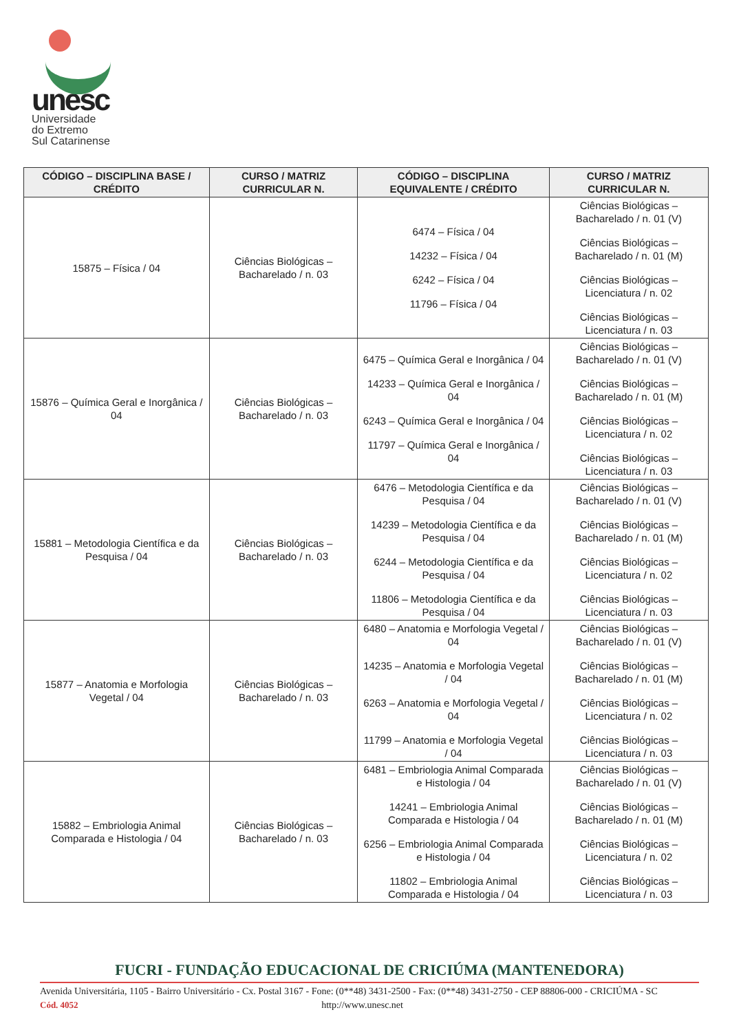unesc
Universidade
do Extremo
Sul Catarinense
| CÓDIGO – DISCIPLINA BASE / CRÉDITO | CURSO / MATRIZ CURRICULAR N. | CÓDIGO – DISCIPLINA EQUIVALENTE / CRÉDITO | CURSO / MATRIZ CURRICULAR N. |
| --- | --- | --- | --- |
| 15875 – Física / 04 | Ciências Biológicas – Bacharelado / n. 03 | 6474 – Física / 04 14232 – Física / 04 6242 – Física / 04 11796 – Física / 04 | Ciências Biológicas – Bacharelado / n. 01 (V) Ciências Biológicas – Bacharelado / n. 01 (M) Ciências Biológicas – Licenciatura / n. 02 Ciências Biológicas – Licenciatura / n. 03 |
| 15876 – Química Geral e Inorgânica / 04 | Ciências Biológicas – Bacharelado / n. 03 | 6475 – Química Geral e Inorgânica / 04 14233 – Química Geral e Inorgânica / 04 6243 – Química Geral e Inorgânica / 04 11797 – Química Geral e Inorgânica / 04 | Ciências Biológicas – Bacharelado / n. 01 (V) Ciências Biológicas – Bacharelado / n. 01 (M) Ciências Biológicas – Licenciatura / n. 02 Ciências Biológicas – Licenciatura / n. 03 |
| 15881 – Metodologia Científica e da Pesquisa / 04 | Ciências Biológicas – Bacharelado / n. 03 | 6476 – Metodologia Científica e da Pesquisa / 04 14239 – Metodologia Científica e da Pesquisa / 04 6244 – Metodologia Científica e da Pesquisa / 04 11806 – Metodologia Científica e da Pesquisa / 04 | Ciências Biológicas – Bacharelado / n. 01 (V) Ciências Biológicas – Bacharelado / n. 01 (M) Ciências Biológicas – Licenciatura / n. 02 Ciências Biológicas – Licenciatura / n. 03 |
| 15877 – Anatomia e Morfologia Vegetal / 04 | Ciências Biológicas – Bacharelado / n. 03 | 6480 – Anatomia e Morfologia Vegetal / 04 14235 – Anatomia e Morfologia Vegetal / 04 6263 – Anatomia e Morfologia Vegetal / 04 11799 – Anatomia e Morfologia Vegetal / 04 | Ciências Biológicas – Bacharelado / n. 01 (V) Ciências Biológicas – Bacharelado / n. 01 (M) Ciências Biológicas – Licenciatura / n. 02 Ciências Biológicas – Licenciatura / n. 03 |
| 15882 – Embriologia Animal Comparada e Histologia / 04 | Ciências Biológicas – Bacharelado / n. 03 | 6481 – Embriologia Animal Comparada e Histologia / 04 14241 – Embriologia Animal Comparada e Histologia / 04 6256 – Embriologia Animal Comparada e Histologia / 04 11802 – Embriologia Animal Comparada e Histologia / 04 | Ciências Biológicas – Bacharelado / n. 01 (V) Ciências Biológicas – Bacharelado / n. 01 (M) Ciências Biológicas – Licenciatura / n. 02 Ciências Biológicas – Licenciatura / n. 03 |
FUCRI - FUNDAÇÃO EDUCACIONAL DE CRICIÚMA (MANTENEDORA)
Avenida Universitária, 1105 - Bairro Universitário - Cx. Postal 3167 - Fone: (0**48) 3431-2500 - Fax: (0**48) 3431-2750 - CEP 88806-000 - CRICIÚMA - SC
Cód. 4052 http://www.unesc.net